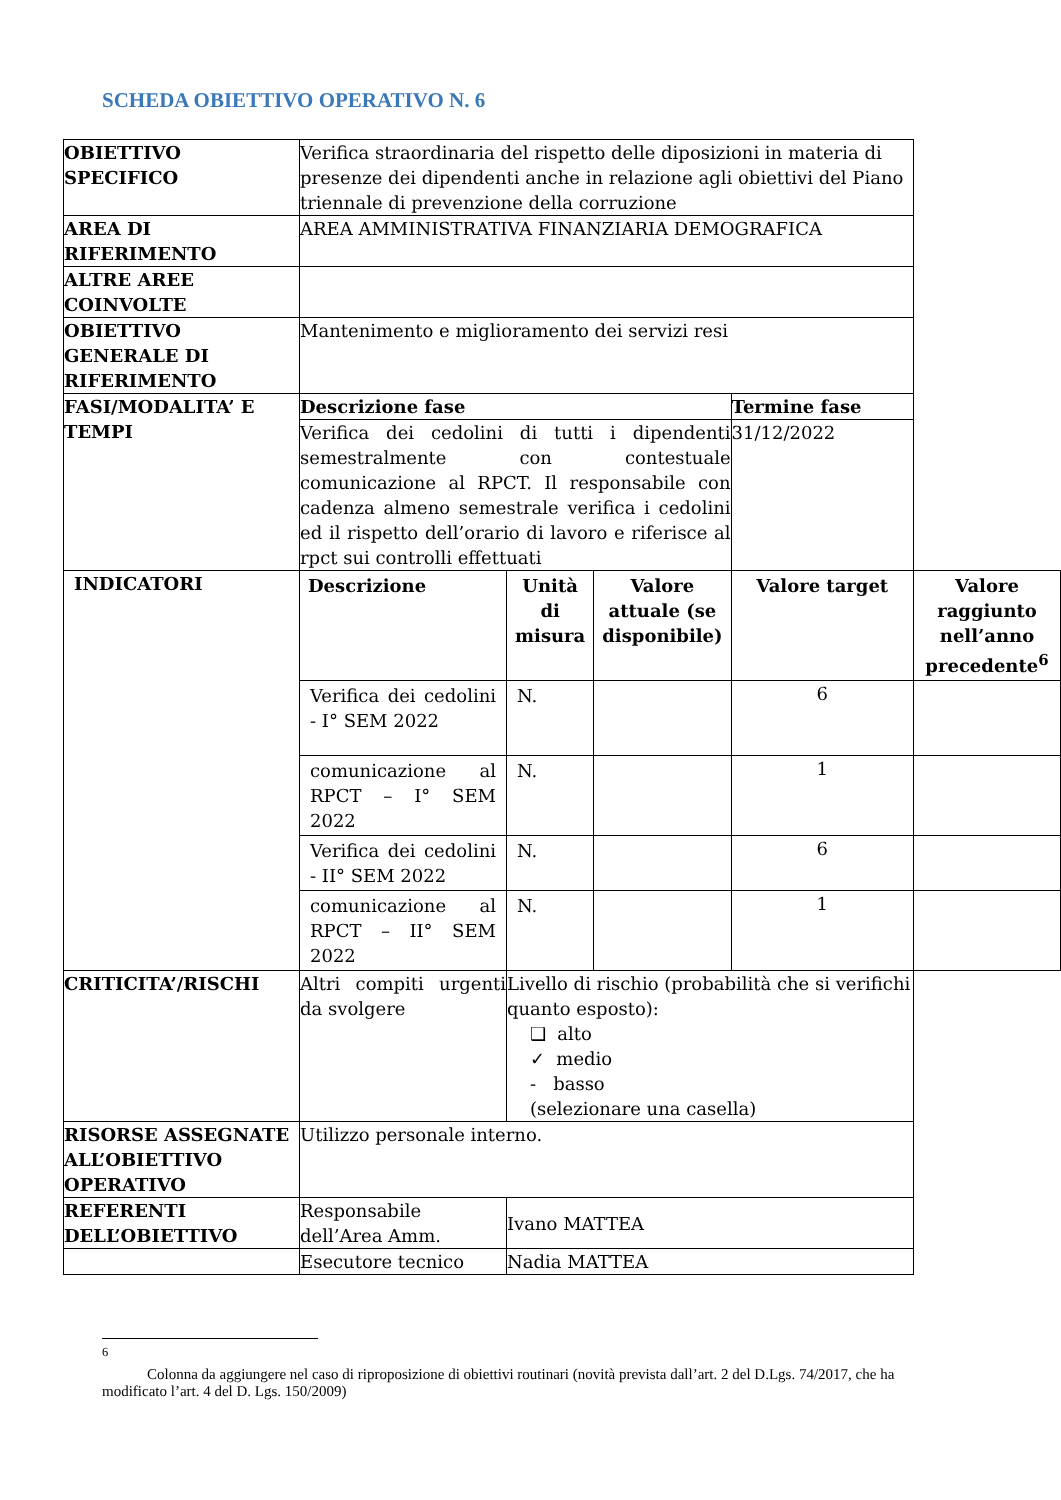SCHEDA OBIETTIVO OPERATIVO N. 6
| OBIETTIVO SPECIFICO | Verifica straordinaria del rispetto delle diposizioni in materia di presenze dei dipendenti anche in relazione agli obiettivi del Piano triennale di prevenzione della corruzione | | | | |
| AREA DI RIFERIMENTO | AREA AMMINISTRATIVA FINANZIARIA DEMOGRAFICA | | | | |
| ALTRE AREE COINVOLTE | | | | | |
| OBIETTIVO GENERALE DI RIFERIMENTO | Mantenimento e miglioramento dei servizi resi | | | | |
| FASI/MODALITA’ E TEMPI | Descrizione fase | | | Termine fase | |
| | Verifica dei cedolini di tutti i dipendenti semestralmente con contestuale comunicazione al RPCT. Il responsabile con cadenza almeno semestrale verifica i cedolini ed il rispetto dell’orario di lavoro e riferisce al rpct sui controlli effettuati | | | 31/12/2022 | |
| INDICATORI | Descrizione | Unità di misura | Valore attuale (se disponibile) | Valore target | Valore raggiunto nell’anno precedente<sup>6</sup> |
| | Verifica dei cedolini - I° SEM 2022 | N. | | 6 | |
| | comunicazione al RPCT – I° SEM 2022 | N. | | 1 | |
| | Verifica dei cedolini - II° SEM 2022 | N. | | 6 | |
| | comunicazione al RPCT – II° SEM 2022 | N. | | 1 | |
| CRITICITA’/RISCHI | Altri compiti urgenti da svolgere | Livello di rischio (probabilità che si verifichi quanto esposto): ❑ alto ✓ medio - basso (selezionare una casella) | | | |
| RISORSE ASSEGNATE ALL’OBIETTIVO OPERATIVO | Utilizzo personale interno. | | | | |
| REFERENTI DELL’OBIETTIVO | Responsabile dell’Area Amm. | Ivano MATTEA | | | |
| | Esecutore tecnico | Nadia MATTEA | | | |
<sup>6</sup>
Colonna da aggiungere nel caso di riproposizione di obiettivi routinari (novità prevista dall’art. 2 del D.Lgs. 74/2017, che ha modificato l’art. 4 del D. Lgs. 150/2009)